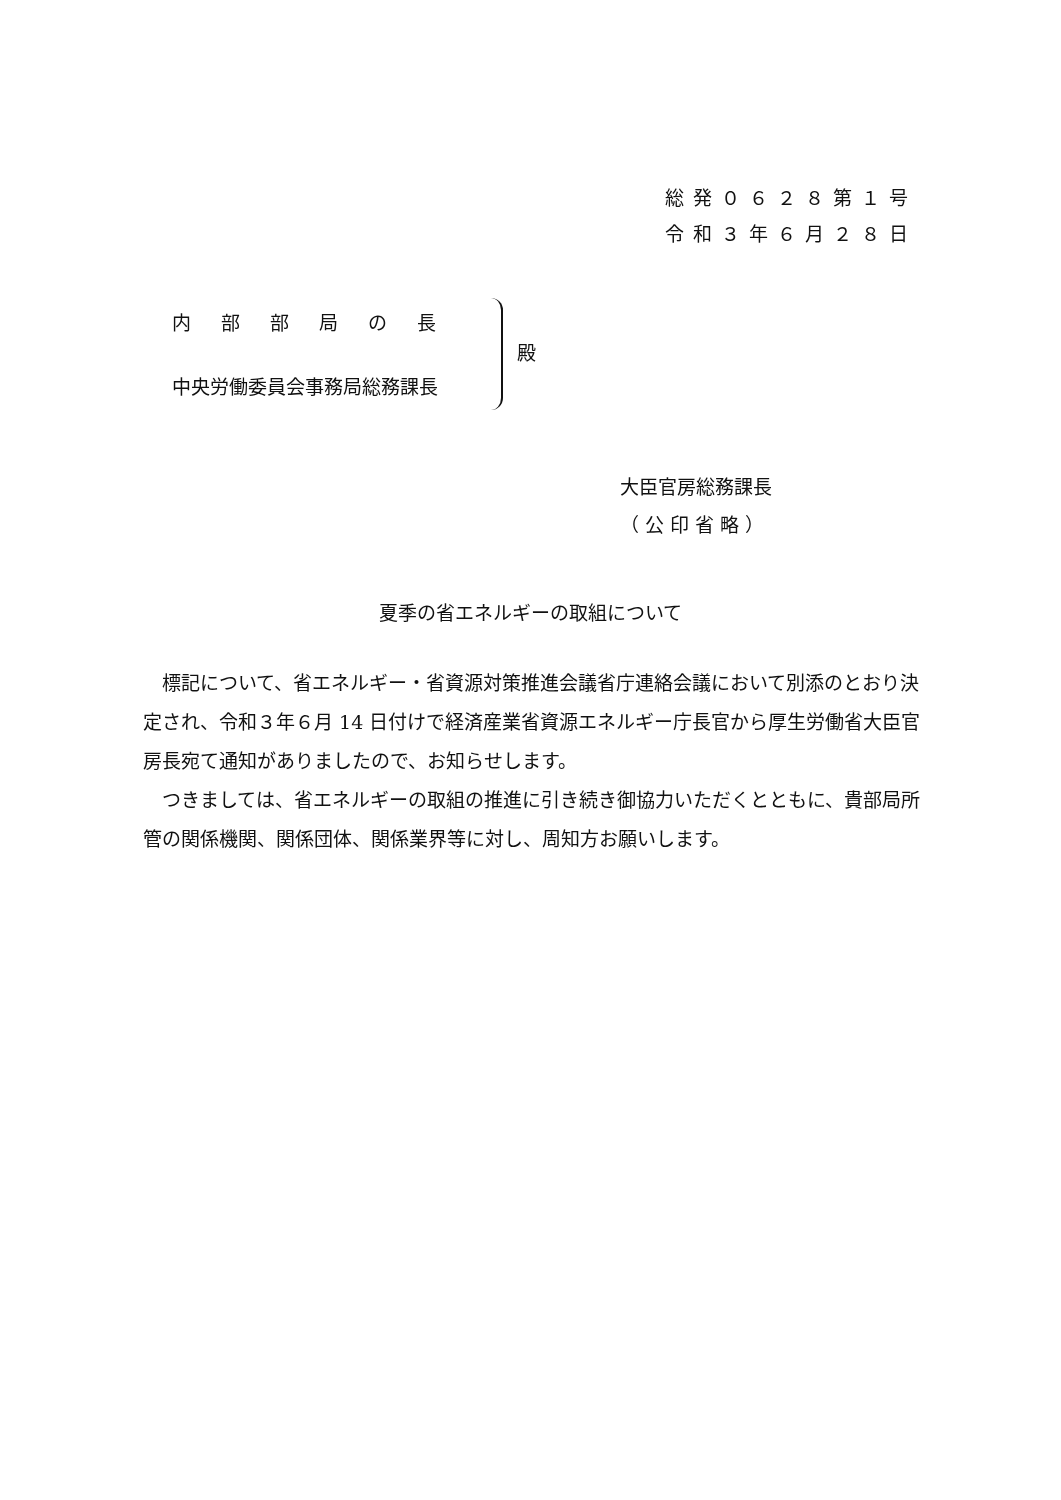総発０６２８第１号
令和３年６月２８日
内部部局の長
中央労働委員会事務局総務課長
殿
大臣官房総務課長
（ 公 印 省 略 ）
夏季の省エネルギーの取組について
　標記について、省エネルギー・省資源対策推進会議省庁連絡会議において別添のとおり決定され、令和３年６月 14 日付けで経済産業省資源エネルギー庁長官から厚生労働省大臣官房長宛て通知がありましたので、お知らせします。
　つきましては、省エネルギーの取組の推進に引き続き御協力いただくとともに、貴部局所管の関係機関、関係団体、関係業界等に対し、周知方お願いします。